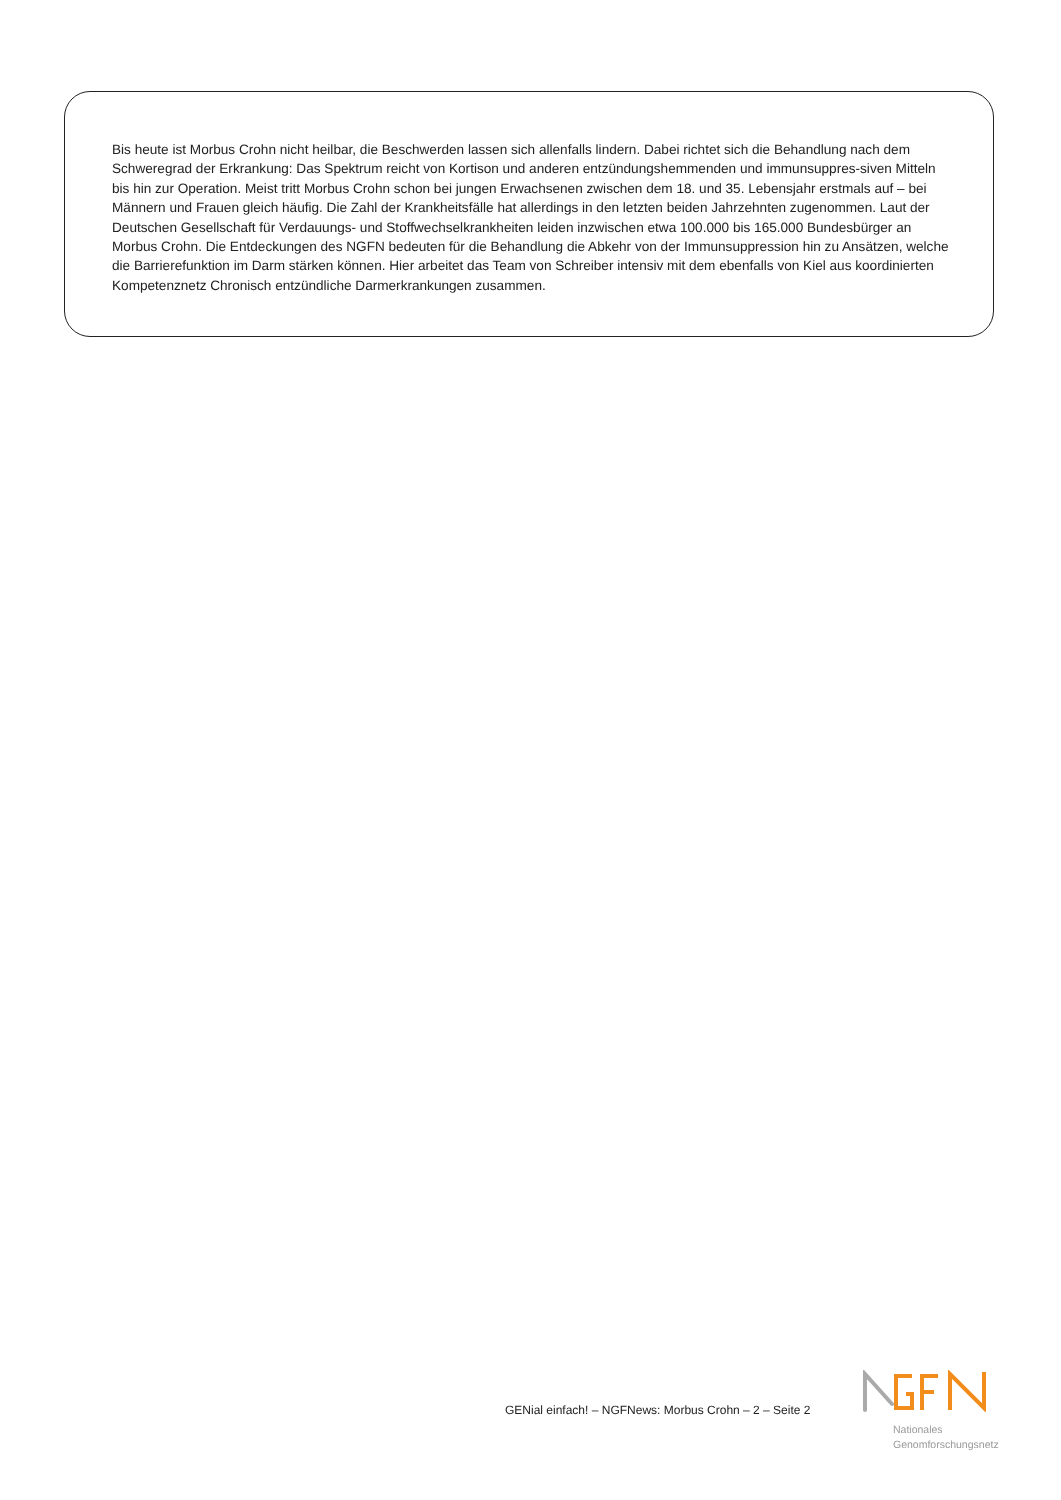Bis heute ist Morbus Crohn nicht heilbar, die Beschwerden lassen sich allenfalls lindern. Dabei richtet sich die Behandlung nach dem Schweregrad der Erkrankung: Das Spektrum reicht von Kortison und anderen entzündungshemmenden und immunsuppres-siven Mitteln bis hin zur Operation. Meist tritt Morbus Crohn schon bei jungen Erwachsenen zwischen dem 18. und 35. Lebensjahr erstmals auf – bei Männern und Frauen gleich häufig. Die Zahl der Krankheitsfälle hat allerdings in den letzten beiden Jahrzehnten zugenommen. Laut der Deutschen Gesellschaft für Verdauungs- und Stoffwechselkrankheiten leiden inzwischen etwa 100.000 bis 165.000 Bundesbürger an Morbus Crohn. Die Entdeckungen des NGFN bedeuten für die Behandlung die Abkehr von der Immunsuppression hin zu Ansätzen, welche die Barrierefunktion im Darm stärken können. Hier arbeitet das Team von Schreiber intensiv mit dem ebenfalls von Kiel aus koordinierten Kompetenznetz Chronisch entzündliche Darmerkrankungen zusammen.
GENial einfach! – NGFNews: Morbus Crohn – 2 – Seite 2
Nationales
Genomforschungsnetz